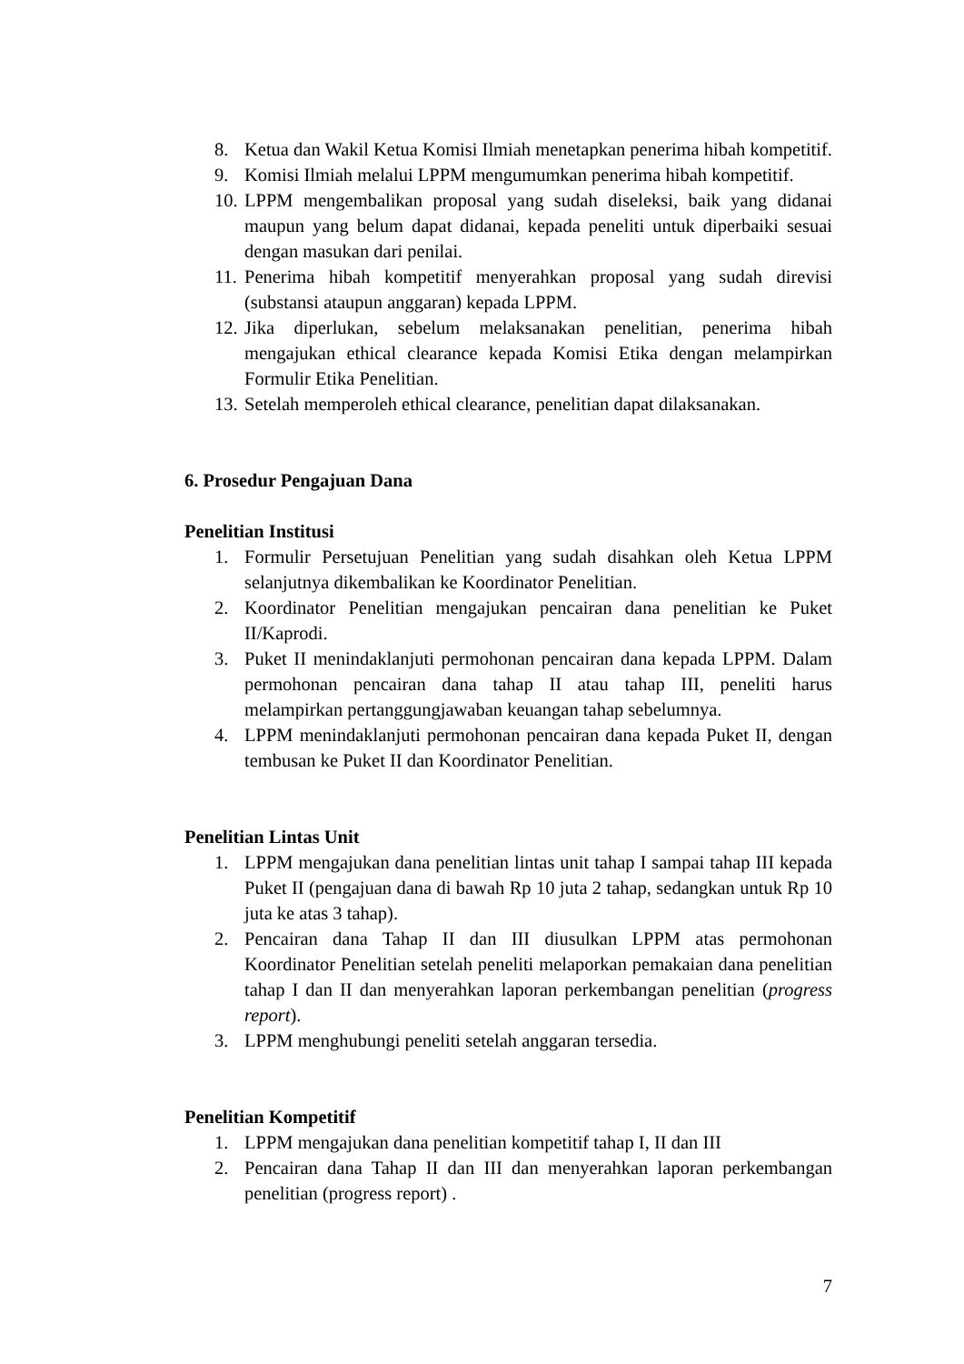8. Ketua dan Wakil Ketua Komisi Ilmiah menetapkan penerima hibah kompetitif.
9. Komisi Ilmiah melalui LPPM mengumumkan penerima hibah kompetitif.
10. LPPM mengembalikan proposal yang sudah diseleksi, baik yang didanai maupun yang belum dapat didanai, kepada peneliti untuk diperbaiki sesuai dengan masukan dari penilai.
11. Penerima hibah kompetitif menyerahkan proposal yang sudah direvisi (substansi ataupun anggaran) kepada LPPM.
12. Jika diperlukan, sebelum melaksanakan penelitian, penerima hibah mengajukan ethical clearance kepada Komisi Etika dengan melampirkan Formulir Etika Penelitian.
13. Setelah memperoleh ethical clearance, penelitian dapat dilaksanakan.
6. Prosedur Pengajuan Dana
Penelitian Institusi
1. Formulir Persetujuan Penelitian yang sudah disahkan oleh Ketua LPPM selanjutnya dikembalikan ke Koordinator Penelitian.
2. Koordinator Penelitian mengajukan pencairan dana penelitian ke Puket II/Kaprodi.
3. Puket II menindaklanjuti permohonan pencairan dana kepada LPPM. Dalam permohonan pencairan dana tahap II atau tahap III, peneliti harus melampirkan pertanggungjawaban keuangan tahap sebelumnya.
4. LPPM menindaklanjuti permohonan pencairan dana kepada Puket II, dengan tembusan ke Puket II dan Koordinator Penelitian.
Penelitian Lintas Unit
1. LPPM mengajukan dana penelitian lintas unit tahap I sampai tahap III kepada Puket II (pengajuan dana di bawah Rp 10 juta 2 tahap, sedangkan untuk Rp 10 juta ke atas 3 tahap).
2. Pencairan dana Tahap II dan III diusulkan LPPM atas permohonan Koordinator Penelitian setelah peneliti melaporkan pemakaian dana penelitian tahap I dan II dan menyerahkan laporan perkembangan penelitian (progress report).
3. LPPM menghubungi peneliti setelah anggaran tersedia.
Penelitian Kompetitif
1. LPPM mengajukan dana penelitian kompetitif tahap I, II dan III
2. Pencairan dana Tahap II dan III dan menyerahkan laporan perkembangan penelitian (progress report) .
7